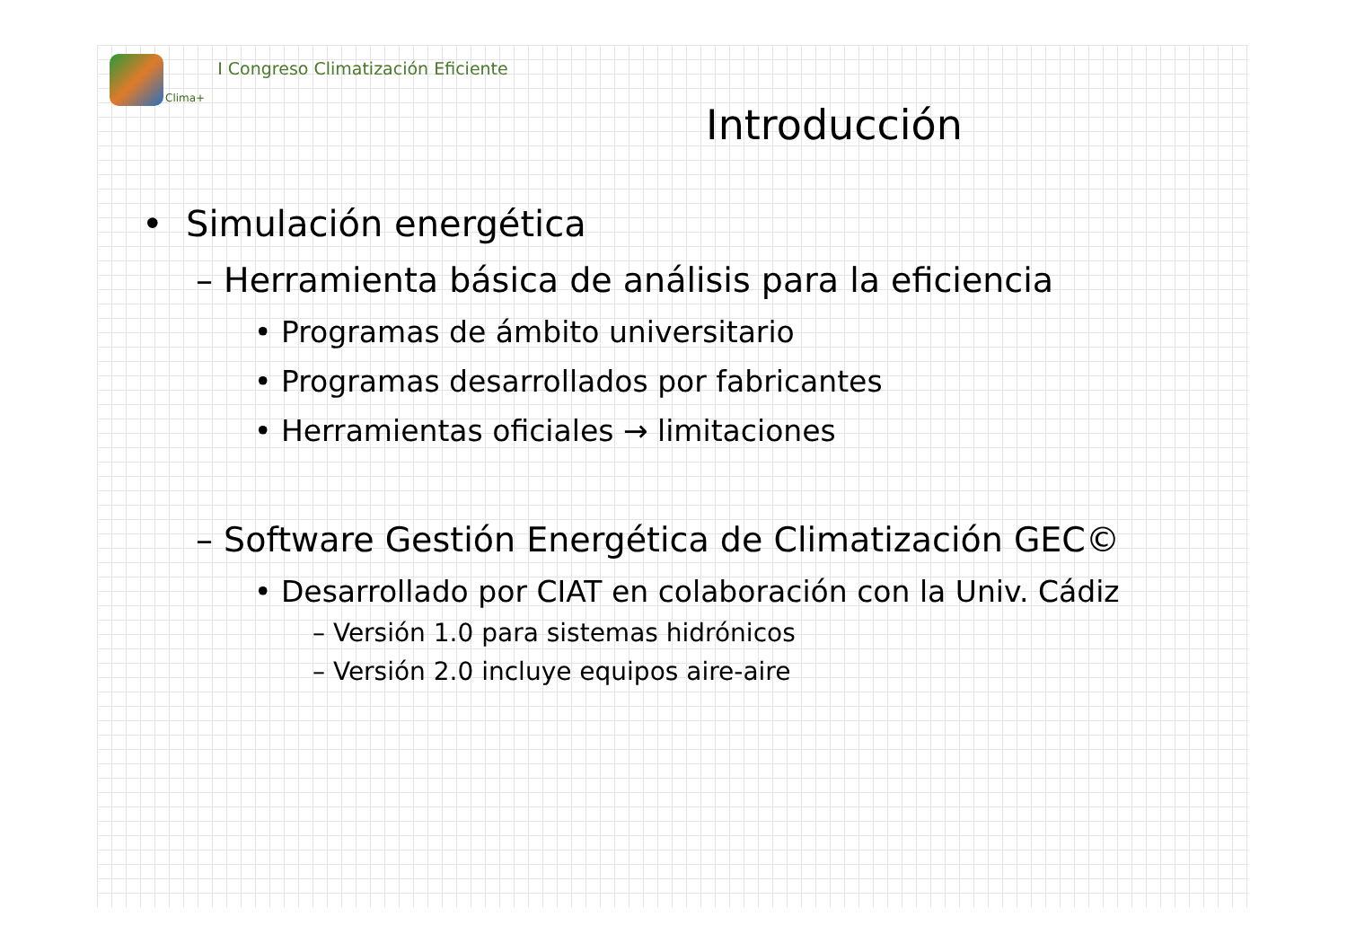Clima+ I Congreso Climatización Eficiente
Introducción
• Simulación energética
– Herramienta básica de análisis para la eficiencia
• Programas de ámbito universitario
• Programas desarrollados por fabricantes
• Herramientas oficiales → limitaciones
– Software Gestión Energética de Climatización GEC©
• Desarrollado por CIAT en colaboración con la Univ. Cádiz
– Versión 1.0 para sistemas hidrónicos
– Versión 2.0 incluye equipos aire-aire